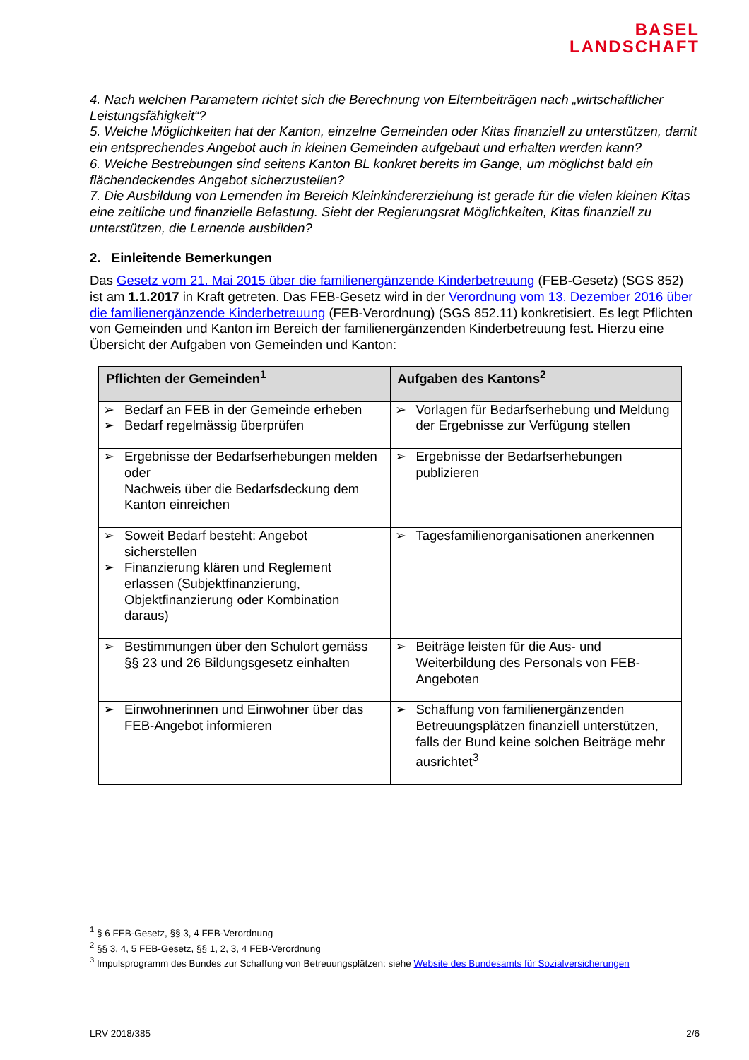BASEL
LANDSCHAFT
4. Nach welchen Parametern richtet sich die Berechnung von Elternbeiträgen nach „wirtschaftlicher Leistungsfähigkeit“?
5. Welche Möglichkeiten hat der Kanton, einzelne Gemeinden oder Kitas finanziell zu unterstützen, damit ein entsprechendes Angebot auch in kleinen Gemeinden aufgebaut und erhalten werden kann?
6. Welche Bestrebungen sind seitens Kanton BL konkret bereits im Gange, um möglichst bald ein flächendeckendes Angebot sicherzustellen?
7. Die Ausbildung von Lernenden im Bereich Kleinkindererziehung ist gerade für die vielen kleinen Kitas eine zeitliche und finanzielle Belastung. Sieht der Regierungsrat Möglichkeiten, Kitas finanziell zu unterstützen, die Lernende ausbilden?
2. Einleitende Bemerkungen
Das Gesetz vom 21. Mai 2015 über die familienergänzende Kinderbetreuung (FEB-Gesetz) (SGS 852) ist am 1.1.2017 in Kraft getreten. Das FEB-Gesetz wird in der Verordnung vom 13. Dezember 2016 über die familienergänzende Kinderbetreuung (FEB-Verordnung) (SGS 852.11) konkretisiert. Es legt Pflichten von Gemeinden und Kanton im Bereich der familienergänzenden Kinderbetreuung fest. Hierzu eine Übersicht der Aufgaben von Gemeinden und Kanton:
| Pflichten der Gemeinden<sup>1</sup> | Aufgaben des Kantons<sup>2</sup> |
| --- | --- |
| ➢ Bedarf an FEB in der Gemeinde erheben ➢ Bedarf regelmässig überprüfen | ➢ Vorlagen für Bedarfserhebung und Meldung der Ergebnisse zur Verfügung stellen |
| ➢ Ergebnisse der Bedarfserhebungen melden oder Nachweis über die Bedarfsdeckung dem Kanton einreichen | ➢ Ergebnisse der Bedarfserhebungen publizieren |
| ➢ Soweit Bedarf besteht: Angebot sicherstellen ➢ Finanzierung klären und Reglement erlassen (Subjektfinanzierung, Objektfinanzierung oder Kombination daraus) | ➢ Tagesfamilienorganisationen anerkennen |
| ➢ Bestimmungen über den Schulort gemäss §§ 23 und 26 Bildungsgesetz einhalten | ➢ Beiträge leisten für die Aus- und Weiterbildung des Personals von FEB-Angeboten |
| ➢ Einwohnerinnen und Einwohner über das FEB-Angebot informieren | ➢ Schaffung von familienergänzenden Betreuungsplätzen finanziell unterstützen, falls der Bund keine solchen Beiträge mehr ausrichtet<sup>3</sup> |
<sup>1</sup> § 6 FEB-Gesetz, §§ 3, 4 FEB-Verordnung
<sup>2</sup> §§ 3, 4, 5 FEB-Gesetz, §§ 1, 2, 3, 4 FEB-Verordnung
<sup>3</sup> Impulsprogramm des Bundes zur Schaffung von Betreuungsplätzen: siehe Website des Bundesamts für Sozialversicherungen
LRV 2018/385 2/6